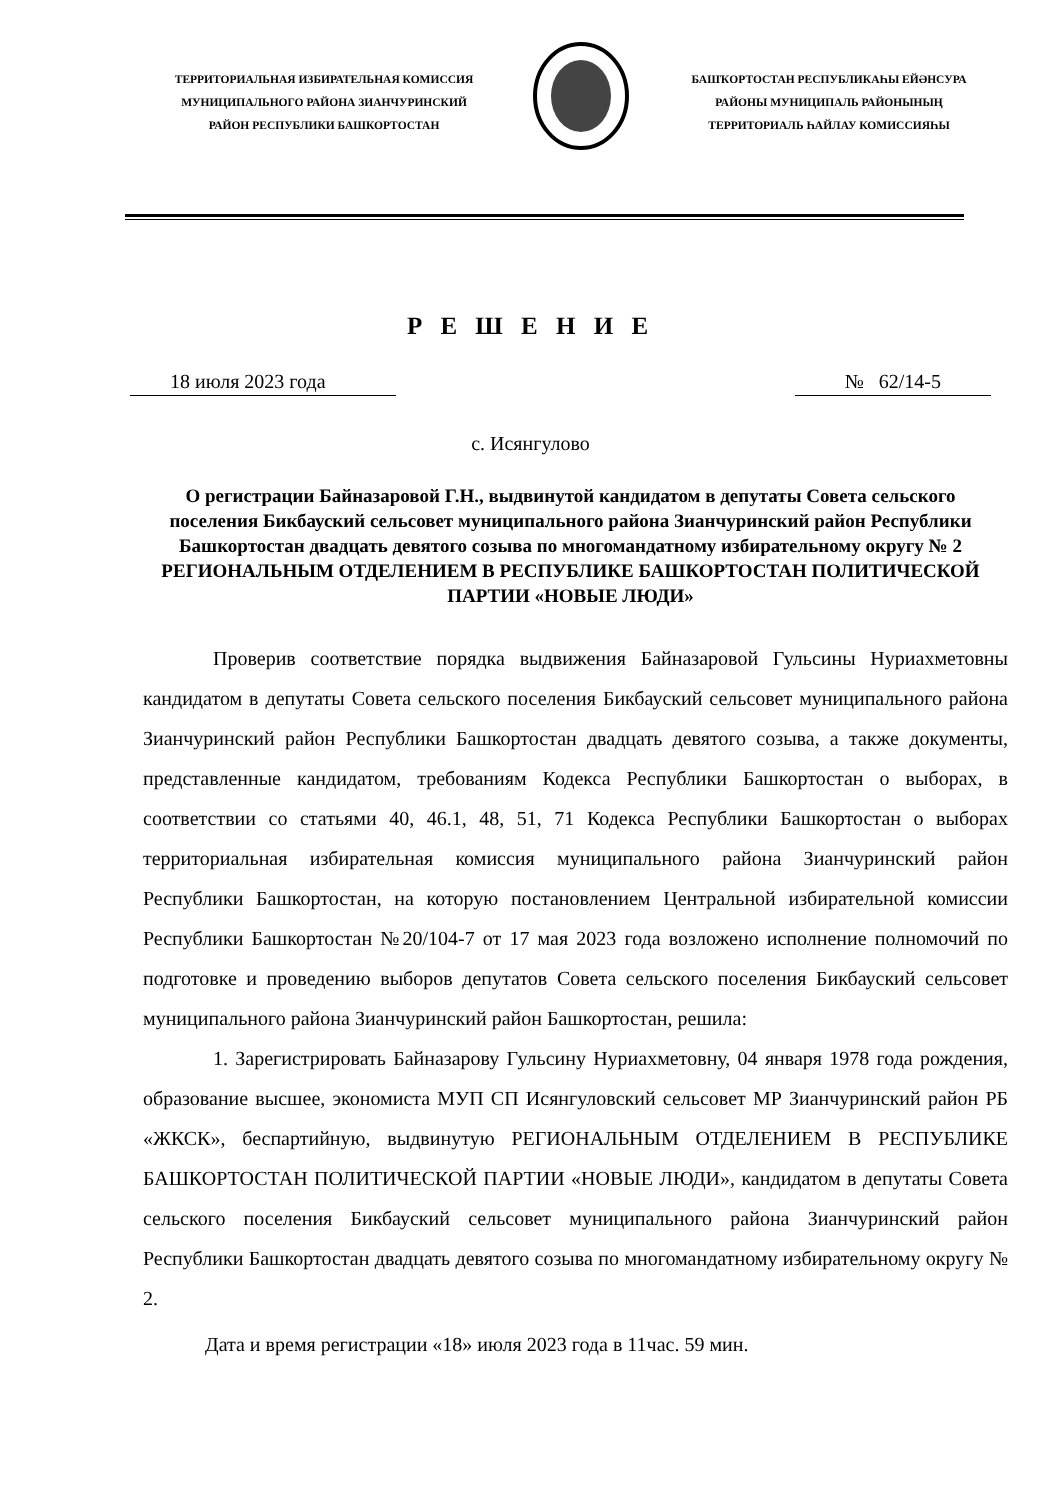ТЕРРИТОРИАЛЬНАЯ ИЗБИРАТЕЛЬНАЯ КОМИССИЯ
МУНИЦИПАЛЬНОГО РАЙОНА ЗИАНЧУРИНСКИЙ
РАЙОН РЕСПУБЛИКИ БАШКОРТОСТАН
БАШҠОРТОСТАН РЕСПУБЛИКАҺЫ ЕЙӘНСУРА
РАЙОНЫ МУНИЦИПАЛЬ РАЙОНЫНЫҢ
ТЕРРИТОРИАЛЬ ҺАЙЛАУ КОМИССИЯҺЫ
Р Е Ш Е Н И Е
18 июля 2023 года № 62/14-5
с. Исянгулово
О регистрации Байназаровой Г.Н., выдвинутой кандидатом в депутаты Совета сельского поселения Бикбауский сельсовет муниципального района Зианчуринский район Республики Башкортостан двадцать девятого созыва по многомандатному избирательному округу № 2
РЕГИОНАЛЬНЫМ ОТДЕЛЕНИЕМ В РЕСПУБЛИКЕ БАШКОРТОСТАН ПОЛИТИЧЕСКОЙ ПАРТИИ «НОВЫЕ ЛЮДИ»
Проверив соответствие порядка выдвижения Байназаровой Гульсины Нуриахметовны кандидатом в депутаты Совета сельского поселения Бикбауский сельсовет муниципального района Зианчуринский район Республики Башкортостан двадцать девятого созыва, а также документы, представленные кандидатом, требованиям Кодекса Республики Башкортостан о выборах, в соответствии со статьями 40, 46.1, 48, 51, 71 Кодекса Республики Башкортостан о выборах территориальная избирательная комиссия муниципального района Зианчуринский район Республики Башкортостан, на которую постановлением Центральной избирательной комиссии Республики Башкортостан №20/104-7 от 17 мая 2023 года возложено исполнение полномочий по подготовке и проведению выборов депутатов Совета сельского поселения Бикбауский сельсовет муниципального района Зианчуринский район Башкортостан, решила:
1. Зарегистрировать Байназарову Гульсину Нуриахметовну, 04 января 1978 года рождения, образование высшее, экономиста МУП СП Исянгуловский сельсовет МР Зианчуринский район РБ «ЖКСК», беспартийную, выдвинутую РЕГИОНАЛЬНЫМ ОТДЕЛЕНИЕМ В РЕСПУБЛИКЕ БАШКОРТОСТАН ПОЛИТИЧЕСКОЙ ПАРТИИ «НОВЫЕ ЛЮДИ», кандидатом в депутаты Совета сельского поселения Бикбауский сельсовет муниципального района Зианчуринский район Республики Башкортостан двадцать девятого созыва по многомандатному избирательному округу № 2.
Дата и время регистрации «18» июля 2023 года в 11час. 59 мин.